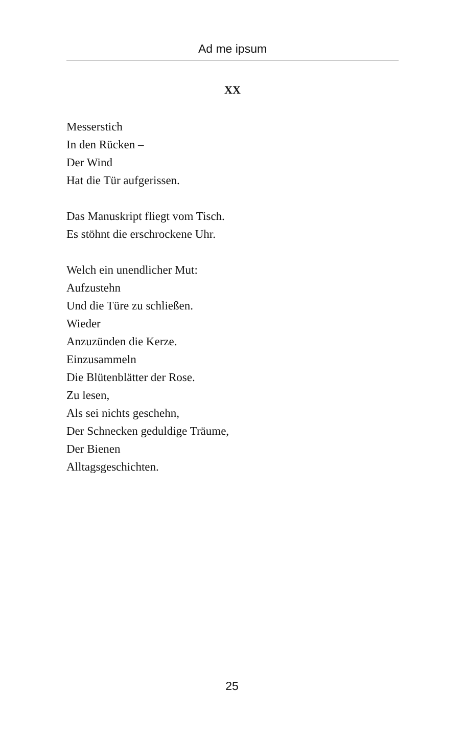Ad me ipsum
XX
Messerstich
In den Rücken –
Der Wind
Hat die Tür aufgerissen.
Das Manuskript fliegt vom Tisch.
Es stöhnt die erschrockene Uhr.
Welch ein unendlicher Mut:
Aufzustehn
Und die Türe zu schließen.
Wieder
Anzuzünden die Kerze.
Einzusammeln
Die Blütenblätter der Rose.
Zu lesen,
Als sei nichts geschehn,
Der Schnecken geduldige Träume,
Der Bienen
Alltagsgeschichten.
25